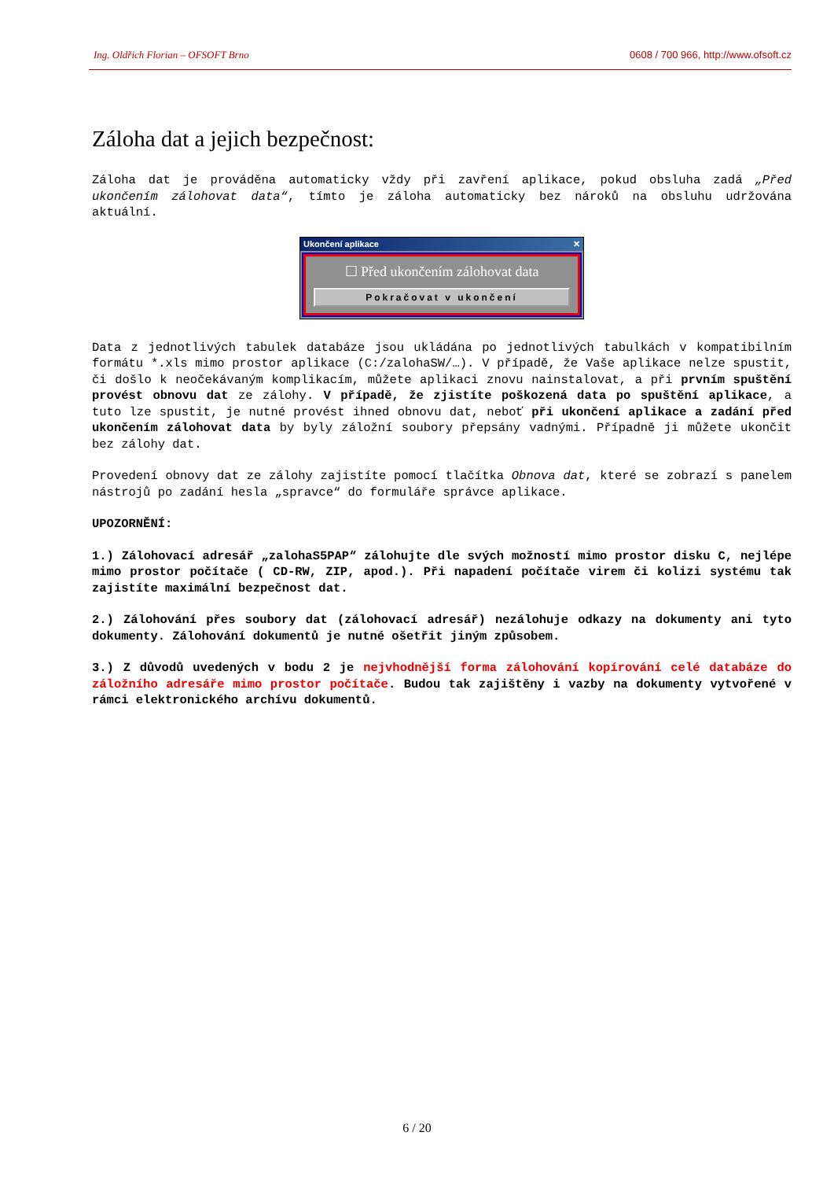Ing. Oldřich Florian – OFSOFT Brno 0608 / 700 966, http://www.ofsoft.cz
Záloha dat a jejich bezpečnost:
Záloha dat je prováděna automaticky vždy při zavření aplikace, pokud obsluha zadá „Před ukončením zálohovat data“, tímto je záloha automaticky bez nároků na obsluhu udržována aktuální.
Ukončení aplikace ✕
☐ Před ukončením zálohovat data
Pokračovat v ukončení
Data z jednotlivých tabulek databáze jsou ukládána po jednotlivých tabulkách v kompatibilním formátu *.xls mimo prostor aplikace (C:/zalohaSW/…). V případě, že Vaše aplikace nelze spustit, či došlo k neočekávaným komplikacím, můžete aplikaci znovu nainstalovat, a při prvním spuštění provést obnovu dat ze zálohy. V případě, že zjistíte poškozená data po spuštění aplikace, a tuto lze spustit, je nutné provést ihned obnovu dat, neboť při ukončení aplikace a zadání před ukončením zálohovat data by byly záložní soubory přepsány vadnými. Případně ji můžete ukončit bez zálohy dat.
Provedení obnovy dat ze zálohy zajistíte pomocí tlačítka Obnova dat, které se zobrazí s panelem nástrojů po zadání hesla „spravce“ do formuláře správce aplikace.
UPOZORNĚNÍ:
1.) Zálohovací adresář „zalohaS5PAP“ zálohujte dle svých možností mimo prostor disku C, nejlépe mimo prostor počítače ( CD-RW, ZIP, apod.). Při napadení počítače virem či kolizi systému tak zajistíte maximální bezpečnost dat.
2.) Zálohování přes soubory dat (zálohovací adresář) nezálohuje odkazy na dokumenty ani tyto dokumenty. Zálohování dokumentů je nutné ošetřit jiným způsobem.
3.) Z důvodů uvedených v bodu 2 je nejvhodnější forma zálohování kopírování celé databáze do záložního adresáře mimo prostor počítače. Budou tak zajištěny i vazby na dokumenty vytvořené v rámci elektronického archívu dokumentů.
6 / 20